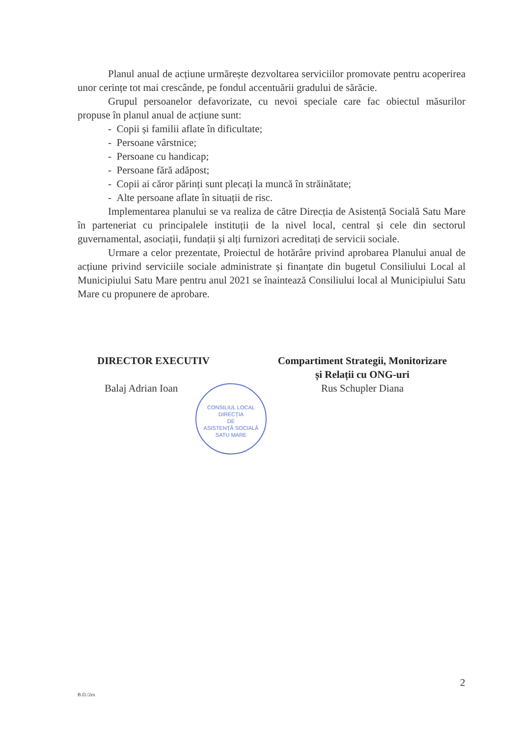Planul anual de acțiune urmărește dezvoltarea serviciilor promovate pentru acoperirea unor cerințe tot mai crescânde, pe fondul accentuării gradului de sărăcie.
Grupul persoanelor defavorizate, cu nevoi speciale care fac obiectul măsurilor propuse în planul anual de acțiune sunt:
- Copii și familii aflate în dificultate;
- Persoane vârstnice;
- Persoane cu handicap;
- Persoane fără adăpost;
- Copii ai căror părinți sunt plecați la muncă în străinătate;
- Alte persoane aflate în situații de risc.
Implementarea planului se va realiza de către Direcția de Asistență Socială Satu Mare în parteneriat cu principalele instituții de la nivel local, central și cele din sectorul guvernamental, asociații, fundații și alți furnizori acreditați de servicii sociale.
Urmare a celor prezentate, Proiectul de hotărâre privind aprobarea Planului anual de acțiune privind serviciile sociale administrate și finanțate din bugetul Consiliului Local al Municipiului Satu Mare pentru anul 2021 se înaintează Consiliului local al Municipiului Satu Mare cu propunere de aprobare.
DIRECTOR EXECUTIV
Balaj Adrian Ioan
Compartiment Strategii, Monitorizare
și Relații cu ONG-uri
Rus Schupler Diana
CONSILIUL LOCAL
DIRECȚIA
DE
ASISTENȚĂ SOCIALĂ
SATU MARE
2
B.D./2ex